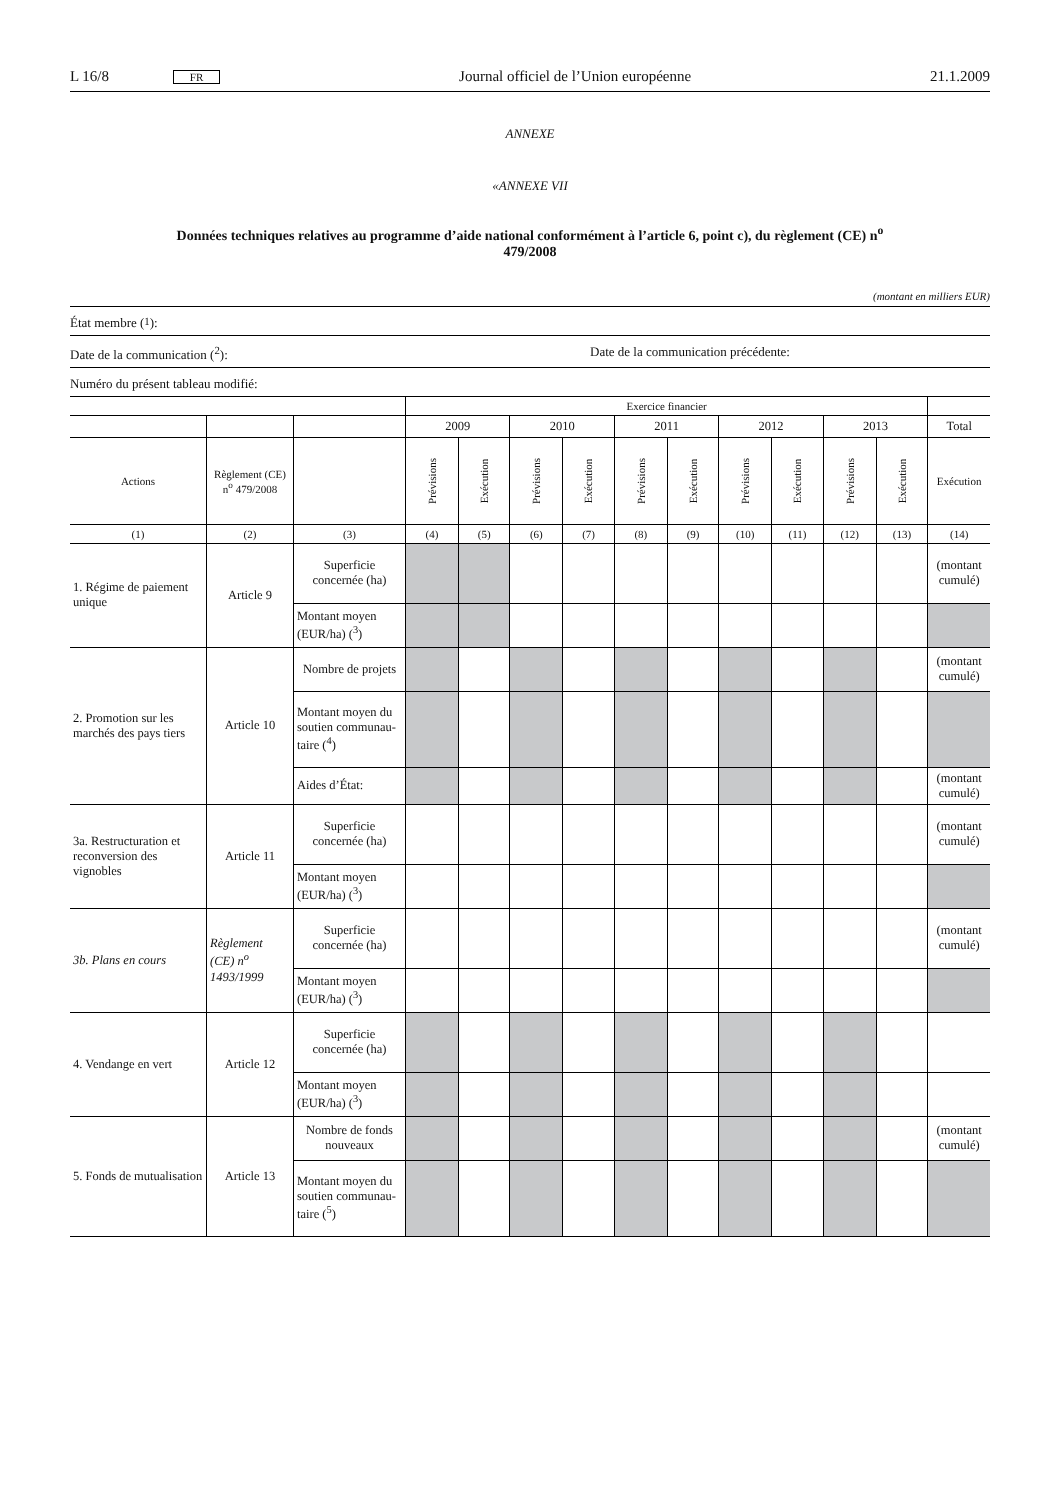L 16/8 FR Journal officiel de l’Union européenne 21.1.2009
ANNEXE
«ANNEXE VII
Données techniques relatives au programme d’aide national conformément à l’article 6, point c), du règlement (CE) n<sup>o</sup> 479/2008
(montant en milliers EUR)
État membre (<sup>1</sup>):
Date de la communication (<sup>2</sup>): Date de la communication précédente:
Numéro du présent tableau modifié:
| | | | Exercice financier | | | | | | | | | | |
| | | | 2009 | | 2010 | | 2011 | | 2012 | | 2013 | | Total |
| Actions | Règlement (CE) n<sup>o</sup> 479/2008 | | Prévisions | Exécution | Prévisions | Exécution | Prévisions | Exécution | Prévisions | Exécution | Prévisions | Exécution | Exécution |
| (1) | (2) | (3) | (4) | (5) | (6) | (7) | (8) | (9) | (10) | (11) | (12) | (13) | (14) |
| 1. Régime de paiement unique | Article 9 | Superficie concernée (ha) | | | | | | | | | | | (montant cumulé) |
| | | Montant moyen (EUR/ha) (<sup>3</sup>) | | | | | | | | | | | |
| 2. Promotion sur les marchés des pays tiers | Article 10 | Nombre de projets | | | | | | | | | | | (montant cumulé) |
| | | Montant moyen du soutien communau-taire (<sup>4</sup>) | | | | | | | | | | | |
| | | Aides d’État: | | | | | | | | | | | (montant cumulé) |
| 3a. Restructuration et reconversion des vignobles | Article 11 | Superficie concernée (ha) | | | | | | | | | | | (montant cumulé) |
| | | Montant moyen (EUR/ha) (<sup>3</sup>) | | | | | | | | | | | |
| 3b. Plans en cours | Règlement (CE) n<sup>o</sup> 1493/1999 | Superficie concernée (ha) | | | | | | | | | | | (montant cumulé) |
| | | Montant moyen (EUR/ha) (<sup>3</sup>) | | | | | | | | | | | |
| 4. Vendange en vert | Article 12 | Superficie concernée (ha) | | | | | | | | | | | |
| | | Montant moyen (EUR/ha) (<sup>3</sup>) | | | | | | | | | | | |
| 5. Fonds de mutualisation | Article 13 | Nombre de fonds nouveaux | | | | | | | | | | | (montant cumulé) |
| | | Montant moyen du soutien communau-taire (<sup>5</sup>) | | | | | | | | | | | |